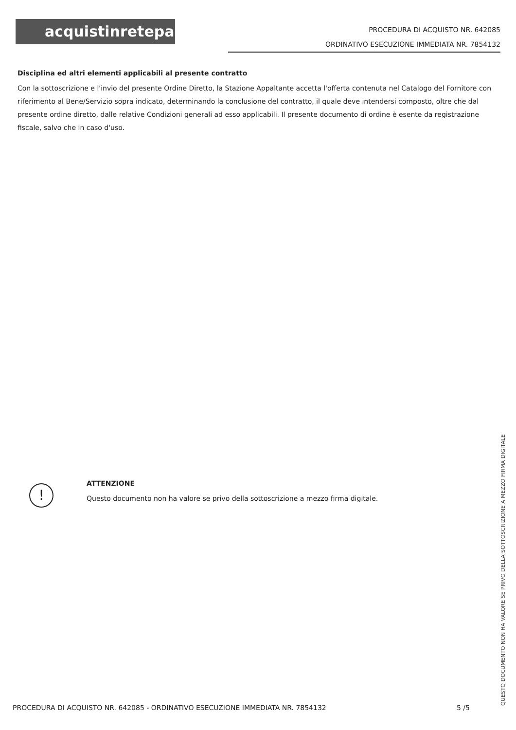acquistinretepa
PROCEDURA DI ACQUISTO NR. 642085
ORDINATIVO ESECUZIONE IMMEDIATA NR. 7854132
Disciplina ed altri elementi applicabili al presente contratto
Con la sottoscrizione e l'invio del presente Ordine Diretto, la Stazione Appaltante accetta l'offerta contenuta nel Catalogo del Fornitore con riferimento al Bene/Servizio sopra indicato, determinando la conclusione del contratto, il quale deve intendersi composto, oltre che dal presente ordine diretto, dalle relative Condizioni generali ad esso applicabili. Il presente documento di ordine è esente da registrazione fiscale, salvo che in caso d'uso.
!
ATTENZIONE
Questo documento non ha valore se privo della sottoscrizione a mezzo firma digitale.
PROCEDURA DI ACQUISTO NR. 642085 - ORDINATIVO ESECUZIONE IMMEDIATA NR. 7854132 5 /5
QUESTO DOCUMENTO NON HA VALORE SE PRIVO DELLA SOTTOSCRIZIONE A MEZZO FIRMA DIGITALE